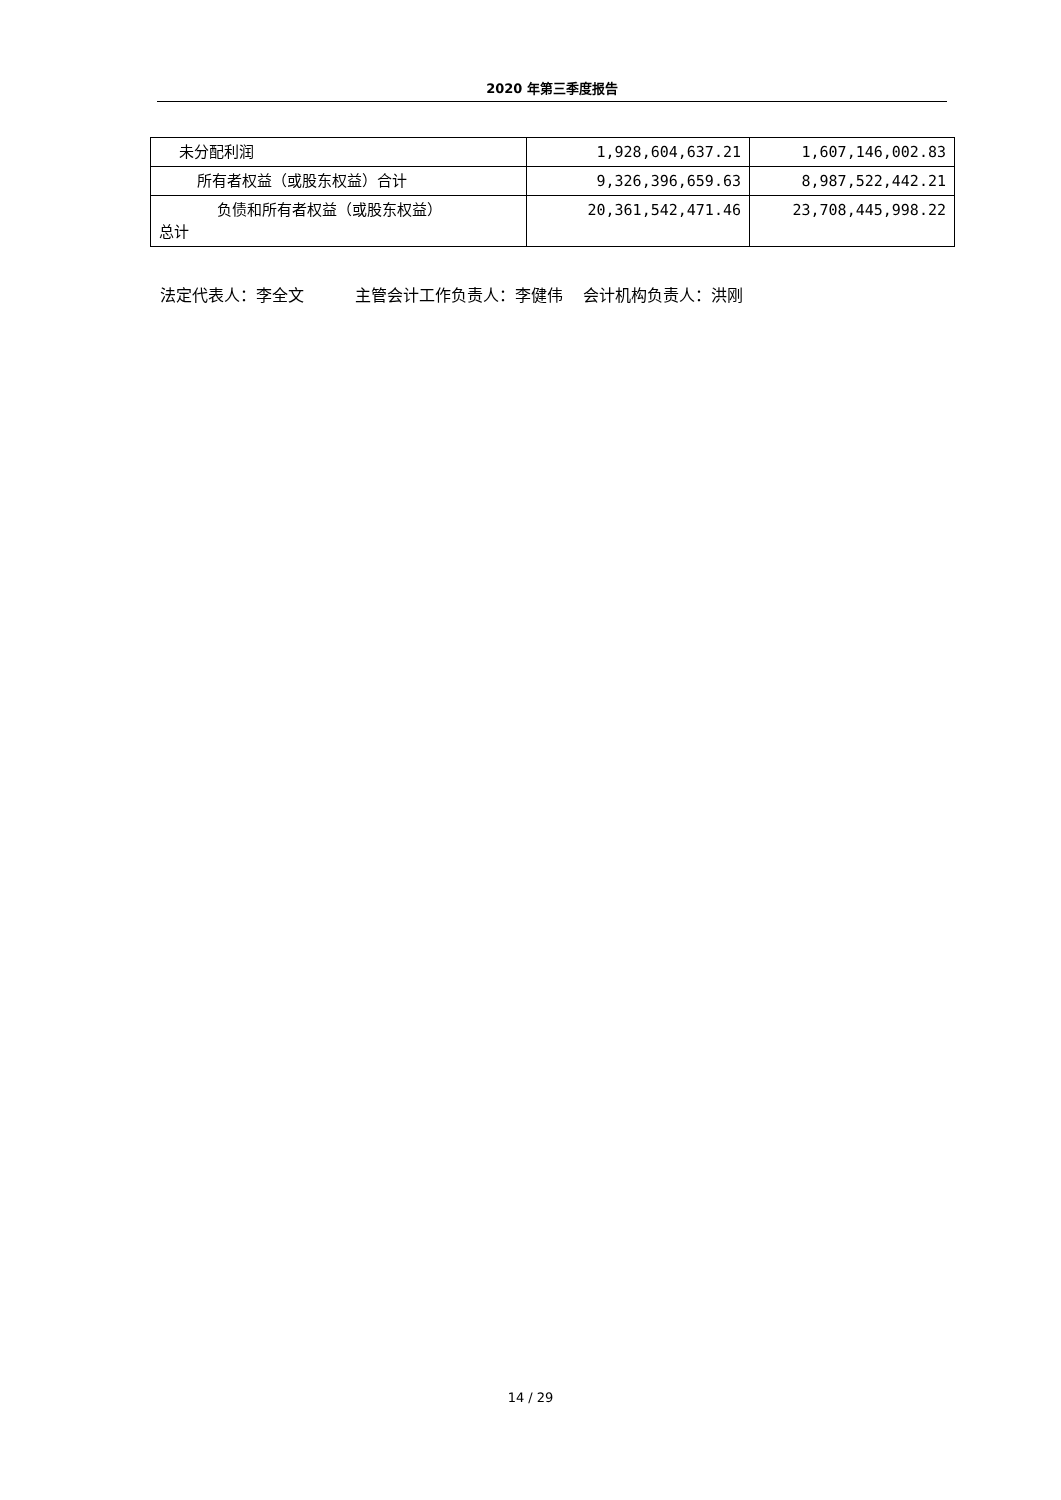2020 年第三季度报告
| 未分配利润 | 1,928,604,637.21 | 1,607,146,002.83 |
| 所有者权益（或股东权益）合计 | 9,326,396,659.63 | 8,987,522,442.21 |
| 负债和所有者权益（或股东权益） 总计 | 20,361,542,471.46 | 23,708,445,998.22 |
法定代表人：李全文 主管会计工作负责人：李健伟 会计机构负责人：洪刚
14 / 29